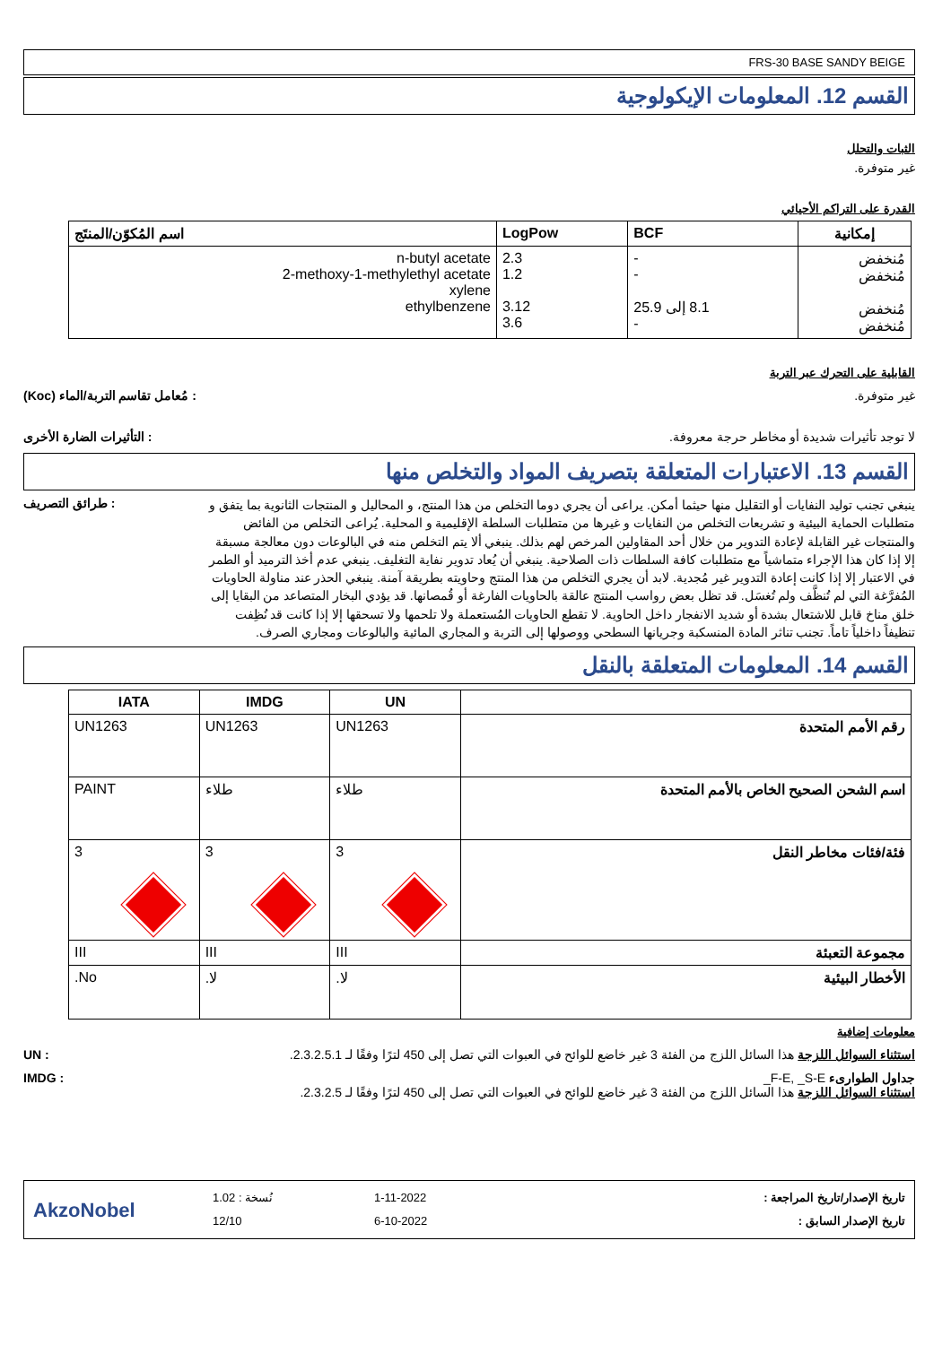FRS-30 BASE SANDY BEIGE
القسم 12. المعلومات الإيكولوجية
الثبات والتحلل
غير متوفرة.
القدرة على التراكم الأحيائي
| إمكانية | BCF | LogPow | اسم المُكوّن/المنتَج |
| --- | --- | --- | --- |
| مُنخفض مُنخفض مُنخفض مُنخفض | - - 8.1 إلى 25.9 - | 2.3 1.2 3.12 3.6 | n-butyl acetate 2-methoxy-1-methylethyl acetate xylene ethylbenzene |
القابلية على التحرك عبر التربة
غير متوفرة. : مُعامل تقاسم التربة/الماء (Koc)
لا توجد تأثيرات شديدة أو مخاطر حرجة معروفة.
: التأثيرات الضارة الأخرى
القسم 13. الاعتبارات المتعلقة بتصريف المواد والتخلص منها
ينبغي تجنب توليد النفايات أو التقليل منها حيثما أمكن. يراعى أن يجري دوما التخلص من هذا المنتج، و المحاليل و المنتجات الثانوية بما يتفق و متطلبات الحماية البيئية و تشريعات التخلص من النفايات و غيرها من متطلبات السلطة الإقليمية و المحلية. يُراعى التخلص من الفائض والمنتجات غير القابلة لإعادة التدوير من خلال أحد المقاولين المرخص لهم بذلك. ينبغي ألا يتم التخلص منه في البالوعات دون معالجة مسبقة إلا إذا كان هذا الإجراء متماشياً مع متطلبات كافة السلطات ذات الصلاحية. ينبغي أن يُعاد تدوير نفاية التغليف. ينبغي عدم أخذ الترميد أو الطمر في الاعتبار إلا إذا كانت إعادة التدوير غير مُجدية. لابد أن يجري التخلص من هذا المنتج وحاويته بطريقة آمنة. ينبغي الحذر عند مناولة الحاويات المُفرَّغة التي لم تُنظَّف ولم تُغسَل. قد تظل بعض رواسب المنتج عالقة بالحاويات الفارغة أو قُمصانها. قد يؤدي البخار المتصاعد من البقايا إلى خلق مناخ قابل للاشتعال بشدة أو شديد الانفجار داخل الحاوية. لا تقطع الحاويات المُستعملة ولا تلحمها ولا تسحقها إلا إذا كانت قد نُظِفت تنظيفاً داخلياً تاماً. تجنب تناثر المادة المنسكبة وجريانها السطحي ووصولها إلى التربة و المجاري المائية والبالوعات ومجاري الصرف.
: طرائق التصريف
القسم 14. المعلومات المتعلقة بالنقل
| | UN | IMDG | IATA |
| --- | --- | --- | --- |
| رقم الأمم المتحدة | UN1263 | UN1263 | UN1263 |
| اسم الشحن الصحيح الخاص بالأمم المتحدة | طلاء | طلاء | PAINT |
| فئة/فئات مخاطر النقل | 3 | 3 | 3 |
| مجموعة التعبئة | III | III | III |
| الأخطار البيئية | لا. | لا. | No. |
معلومات إضافية
استثناء السوائل اللزجة هذا السائل اللزج من الفئة 3 غير خاضع للوائح في العبوات التي تصل إلى 450 لترًا وفقًا لـ 2.3.2.5.1.
: UN
جداول الطوارىء F-E, _S-E_
استثناء السوائل اللزجة هذا السائل اللزج من الفئة 3 غير خاضع للوائح في العبوات التي تصل إلى 450 لترًا وفقًا لـ 2.3.2.5.
: IMDG
AkzoNobel
نُسخة : 1.02
12/10
1-11-2022
6-10-2022
تاريخ الإصدار/تاريخ المراجعة :
تاريخ الإصدار السابق :